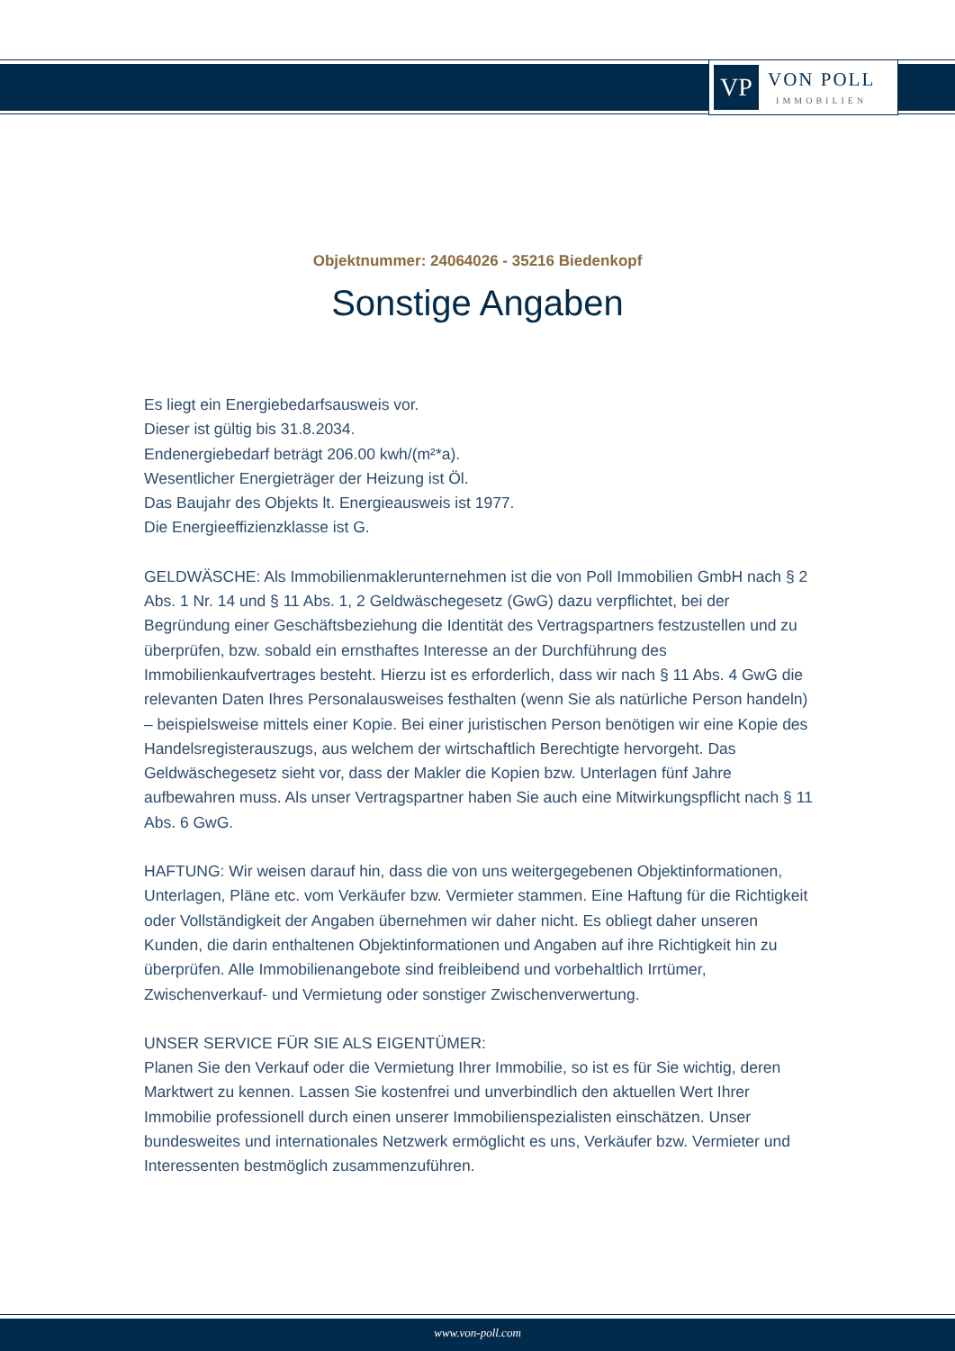VP
VON POLL
IMMOBILIEN
Objektnummer: 24064026 - 35216 Biedenkopf
Sonstige Angaben
Es liegt ein Energiebedarfsausweis vor.
Dieser ist gültig bis 31.8.2034.
Endenergiebedarf beträgt 206.00 kwh/(m²*a).
Wesentlicher Energieträger der Heizung ist Öl.
Das Baujahr des Objekts lt. Energieausweis ist 1977.
Die Energieeffizienzklasse ist G.
GELDWÄSCHE: Als Immobilienmaklerunternehmen ist die von Poll Immobilien GmbH nach § 2 Abs. 1 Nr. 14 und § 11 Abs. 1, 2 Geldwäschegesetz (GwG) dazu verpflichtet, bei der Begründung einer Geschäftsbeziehung die Identität des Vertragspartners festzustellen und zu überprüfen, bzw. sobald ein ernsthaftes Interesse an der Durchführung des Immobilienkaufvertrages besteht. Hierzu ist es erforderlich, dass wir nach § 11 Abs. 4 GwG die relevanten Daten Ihres Personalausweises festhalten (wenn Sie als natürliche Person handeln) – beispielsweise mittels einer Kopie. Bei einer juristischen Person benötigen wir eine Kopie des Handelsregisterauszugs, aus welchem der wirtschaftlich Berechtigte hervorgeht. Das Geldwäschegesetz sieht vor, dass der Makler die Kopien bzw. Unterlagen fünf Jahre aufbewahren muss. Als unser Vertragspartner haben Sie auch eine Mitwirkungspflicht nach § 11 Abs. 6 GwG.
HAFTUNG: Wir weisen darauf hin, dass die von uns weitergegebenen Objektinformationen, Unterlagen, Pläne etc. vom Verkäufer bzw. Vermieter stammen. Eine Haftung für die Richtigkeit oder Vollständigkeit der Angaben übernehmen wir daher nicht. Es obliegt daher unseren Kunden, die darin enthaltenen Objektinformationen und Angaben auf ihre Richtigkeit hin zu überprüfen. Alle Immobilienangebote sind freibleibend und vorbehaltlich Irrtümer, Zwischenverkauf- und Vermietung oder sonstiger Zwischenverwertung.
UNSER SERVICE FÜR SIE ALS EIGENTÜMER:
Planen Sie den Verkauf oder die Vermietung Ihrer Immobilie, so ist es für Sie wichtig, deren Marktwert zu kennen. Lassen Sie kostenfrei und unverbindlich den aktuellen Wert Ihrer Immobilie professionell durch einen unserer Immobilienspezialisten einschätzen. Unser bundesweites und internationales Netzwerk ermöglicht es uns, Verkäufer bzw. Vermieter und Interessenten bestmöglich zusammenzuführen.
www.von-poll.com